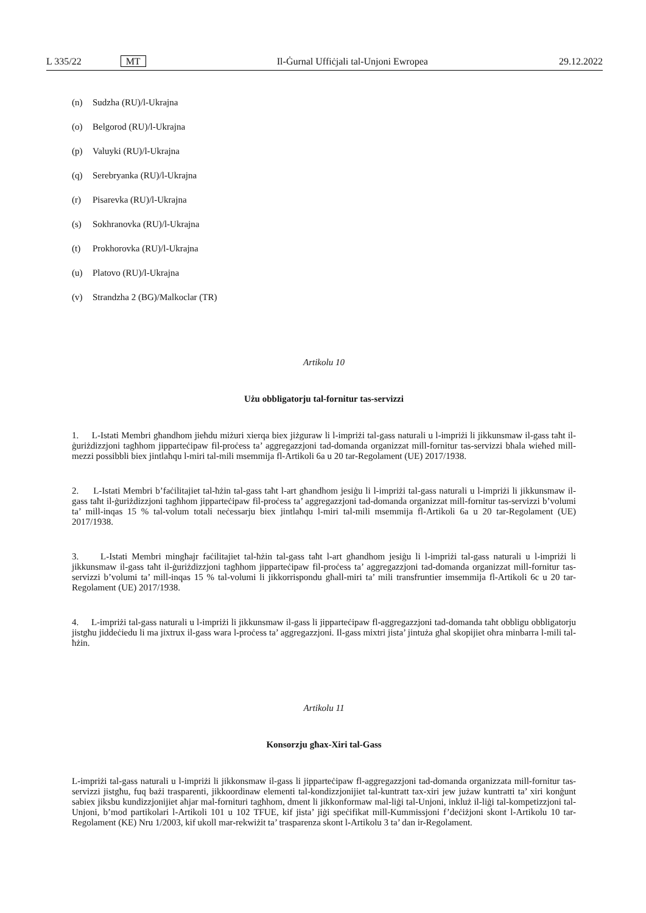L 335/22 MT Il-Ġurnal Uffiċjali tal-Unjoni Ewropea 29.12.2022
(n) Sudzha (RU)/l-Ukrajna
(o) Belgorod (RU)/l-Ukrajna
(p) Valuyki (RU)/l-Ukrajna
(q) Serebryanka (RU)/l-Ukrajna
(r) Pisarevka (RU)/l-Ukrajna
(s) Sokhranovka (RU)/l-Ukrajna
(t) Prokhorovka (RU)/l-Ukrajna
(u) Platovo (RU)/l-Ukrajna
(v) Strandzha 2 (BG)/Malkoclar (TR)
Artikolu 10
Użu obbligatorju tal-fornitur tas-servizzi
1. L-Istati Membri għandhom jieħdu miżuri xierqa biex jiżguraw li l-impriżi tal-gass naturali u l-impriżi li jikkunsmaw il-gass taħt il-ġuriżdizzjoni tagħhom jipparteċipaw fil-proċess ta’ aggregazzjoni tad-domanda organizzat mill-fornitur tas-servizzi bħala wieħed mill-mezzi possibbli biex jintlaħqu l-miri tal-mili msemmija fl-Artikoli 6a u 20 tar-Regolament (UE) 2017/1938.
2. L-Istati Membri b’faċilitajiet tal-ħżin tal-gass taħt l-art għandhom jesiġu li l-impriżi tal-gass naturali u l-impriżi li jikkunsmaw il-gass taħt il-ġuriżdizzjoni tagħhom jipparteċipaw fil-proċess ta’ aggregazzjoni tad-domanda organizzat mill-fornitur tas-servizzi b’volumi ta’ mill-inqas 15 % tal-volum totali neċessarju biex jintlaħqu l-miri tal-mili msemmija fl-Artikoli 6a u 20 tar-Regolament (UE) 2017/1938.
3. L-Istati Membri mingħajr faċilitajiet tal-ħżin tal-gass taħt l-art għandhom jesiġu li l-impriżi tal-gass naturali u l-impriżi li jikkunsmaw il-gass taħt il-ġuriżdizzjoni tagħhom jipparteċipaw fil-proċess ta’ aggregazzjoni tad-domanda organizzat mill-fornitur tas-servizzi b’volumi ta’ mill-inqas 15 % tal-volumi li jikkorrispondu għall-miri ta’ mili transfruntier imsemmija fl-Artikoli 6c u 20 tar-Regolament (UE) 2017/1938.
4. L-impriżi tal-gass naturali u l-impriżi li jikkunsmaw il-gass li jipparteċipaw fl-aggregazzjoni tad-domanda taħt obbligu obbligatorju jistgħu jiddeċiedu li ma jixtrux il-gass wara l-proċess ta’ aggregazzjoni. Il-gass mixtri jista’ jintuża għal skopijiet oħra minbarra l-mili tal-ħżin.
Artikolu 11
Konsorzju għax-Xiri tal-Gass
L-impriżi tal-gass naturali u l-impriżi li jikkonsmaw il-gass li jipparteċipaw fl-aggregazzjoni tad-domanda organizzata mill-fornitur tas-servizzi jistgħu, fuq bażi trasparenti, jikkoordinaw elementi tal-kondizzjonijiet tal-kuntratt tax-xiri jew jużaw kuntratti ta’ xiri konġunt sabiex jiksbu kundizzjonijiet aħjar mal-fornituri tagħhom, dment li jikkonformaw mal-liġi tal-Unjoni, inkluż il-liġi tal-kompetizzjoni tal-Unjoni, b’mod partikolari l-Artikoli 101 u 102 TFUE, kif jista’ jiġi speċifikat mill-Kummissjoni f’deċiżjoni skont l-Artikolu 10 tar-Regolament (KE) Nru 1/2003, kif ukoll mar-rekwiżit ta’ trasparenza skont l-Artikolu 3 ta’ dan ir-Regolament.